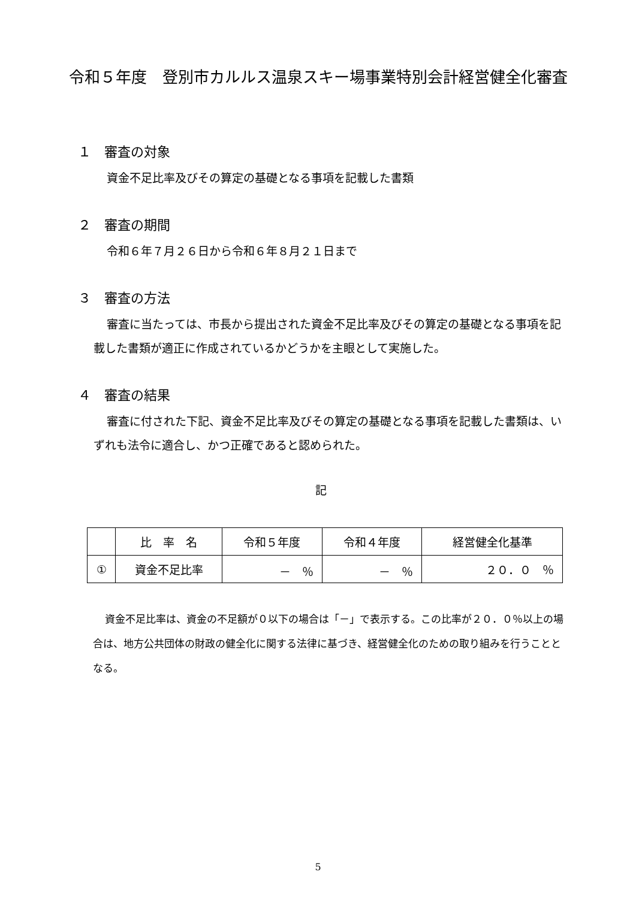令和５年度　登別市カルルス温泉スキー場事業特別会計経営健全化審査
１　審査の対象
資金不足比率及びその算定の基礎となる事項を記載した書類
２　審査の期間
令和６年７月２６日から令和６年８月２１日まで
３　審査の方法
審査に当たっては、市長から提出された資金不足比率及びその算定の基礎となる事項を記載した書類が適正に作成されているかどうかを主眼として実施した。
４　審査の結果
審査に付された下記、資金不足比率及びその算定の基礎となる事項を記載した書類は、いずれも法令に適合し、かつ正確であると認められた。
記
| | 比 率 名 | 令和５年度 | 令和４年度 | 経営健全化基準 |
| --- | --- | --- | --- | --- |
| ① | 資金不足比率 | － ％ | － ％ | ２０．０ ％ |
資金不足比率は、資金の不足額が０以下の場合は「－」で表示する。この比率が２０．０％以上の場合は、地方公共団体の財政の健全化に関する法律に基づき、経営健全化のための取り組みを行うこととなる。
5